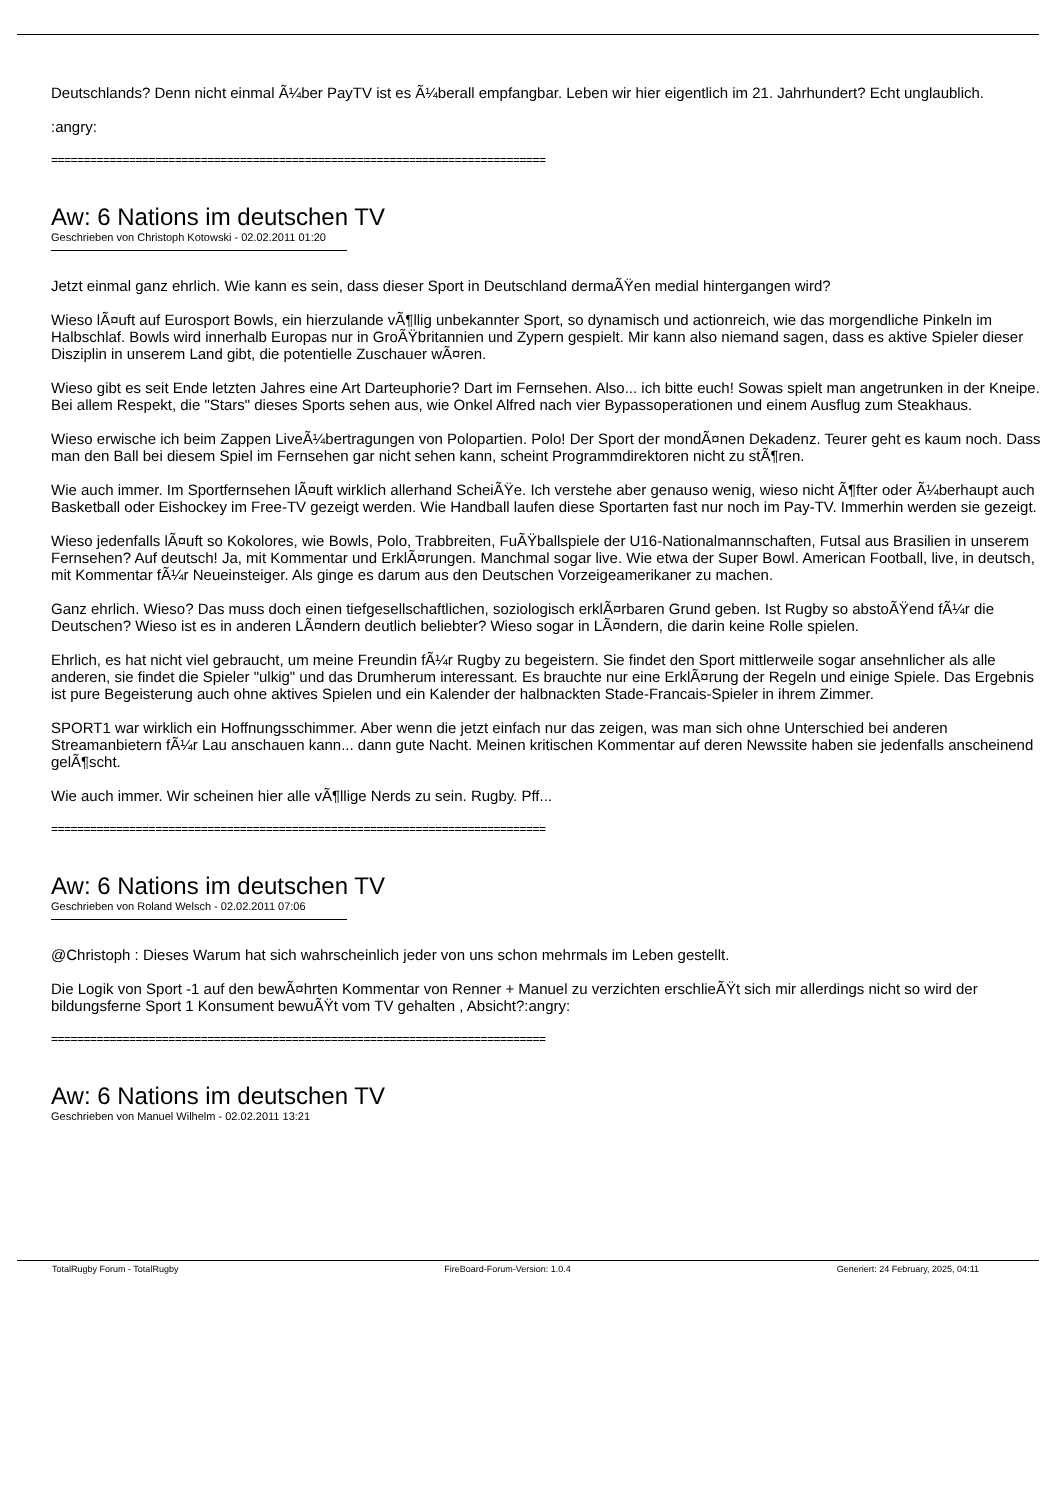Deutschlands? Denn nicht einmal Ã¼ber PayTV ist es Ã¼berall empfangbar. Leben wir hier eigentlich im 21. Jahrhundert? Echt unglaublich.
:angry:
============================================================================
Aw: 6 Nations im deutschen TV
Geschrieben von Christoph Kotowski - 02.02.2011 01:20
Jetzt einmal ganz ehrlich. Wie kann es sein, dass dieser Sport in Deutschland dermaÃŸen medial hintergangen wird?
Wieso lÃ¤uft auf Eurosport Bowls, ein hierzulande vÃ¶llig unbekannter Sport, so dynamisch und actionreich, wie das morgendliche Pinkeln im Halbschlaf. Bowls wird innerhalb Europas nur in GroÃŸbritannien und Zypern gespielt. Mir kann also niemand sagen, dass es aktive Spieler dieser Disziplin in unserem Land gibt, die potentielle Zuschauer wÃ¤ren.
Wieso gibt es seit Ende letzten Jahres eine Art Darteuphorie? Dart im Fernsehen. Also... ich bitte euch! Sowas spielt man angetrunken in der Kneipe. Bei allem Respekt, die "Stars" dieses Sports sehen aus, wie Onkel Alfred nach vier Bypassoperationen und einem Ausflug zum Steakhaus.
Wieso erwische ich beim Zappen LiveÃ¼bertragungen von Polopartien. Polo! Der Sport der mondÃ¤nen Dekadenz. Teurer geht es kaum noch. Dass man den Ball bei diesem Spiel im Fernsehen gar nicht sehen kann, scheint Programmdirektoren nicht zu stÃ¶ren.
Wie auch immer. Im Sportfernsehen lÃ¤uft wirklich allerhand ScheiÃŸe. Ich verstehe aber genauso wenig, wieso nicht Ã¶fter oder Ã¼berhaupt auch Basketball oder Eishockey im Free-TV gezeigt werden. Wie Handball laufen diese Sportarten fast nur noch im Pay-TV. Immerhin werden sie gezeigt.
Wieso jedenfalls lÃ¤uft so Kokolores, wie Bowls, Polo, Trabbreiten, FuÃŸballspiele der U16-Nationalmannschaften, Futsal aus Brasilien in unserem Fernsehen? Auf deutsch! Ja, mit Kommentar und ErklÃ¤rungen. Manchmal sogar live. Wie etwa der Super Bowl. American Football, live, in deutsch, mit Kommentar fÃ¼r Neueinsteiger. Als ginge es darum aus den Deutschen Vorzeigeamerikaner zu machen.
Ganz ehrlich. Wieso? Das muss doch einen tiefgesellschaftlichen, soziologisch erklÃ¤rbaren Grund geben. Ist Rugby so abstoÃŸend fÃ¼r die Deutschen? Wieso ist es in anderen LÃ¤ndern deutlich beliebter? Wieso sogar in LÃ¤ndern, die darin keine Rolle spielen.
Ehrlich, es hat nicht viel gebraucht, um meine Freundin fÃ¼r Rugby zu begeistern. Sie findet den Sport mittlerweile sogar ansehnlicher als alle anderen, sie findet die Spieler "ulkig" und das Drumherum interessant. Es brauchte nur eine ErklÃ¤rung der Regeln und einige Spiele. Das Ergebnis ist pure Begeisterung auch ohne aktives Spielen und ein Kalender der halbnackten Stade-Francais-Spieler in ihrem Zimmer.
SPORT1 war wirklich ein Hoffnungsschimmer. Aber wenn die jetzt einfach nur das zeigen, was man sich ohne Unterschied bei anderen Streamanbietern fÃ¼r Lau anschauen kann... dann gute Nacht. Meinen kritischen Kommentar auf deren Newssite haben sie jedenfalls anscheinend gelÃ¶scht.
Wie auch immer. Wir scheinen hier alle vÃ¶llige Nerds zu sein. Rugby. Pff...
============================================================================
Aw: 6 Nations im deutschen TV
Geschrieben von Roland Welsch - 02.02.2011 07:06
@Christoph : Dieses Warum hat sich wahrscheinlich jeder von uns schon mehrmals im Leben gestellt.
Die Logik von Sport -1 auf den bewÃ¤hrten Kommentar von Renner + Manuel zu verzichten erschlieÃŸt sich mir allerdings nicht so wird der bildungsferne Sport 1 Konsument bewuÃŸt vom TV gehalten , Absicht?:angry:
============================================================================
Aw: 6 Nations im deutschen TV
Geschrieben von Manuel Wilhelm - 02.02.2011 13:21
TotalRugby Forum - TotalRugby FireBoard-Forum-Version: 1.0.4 Generiert: 24 February, 2025, 04:11